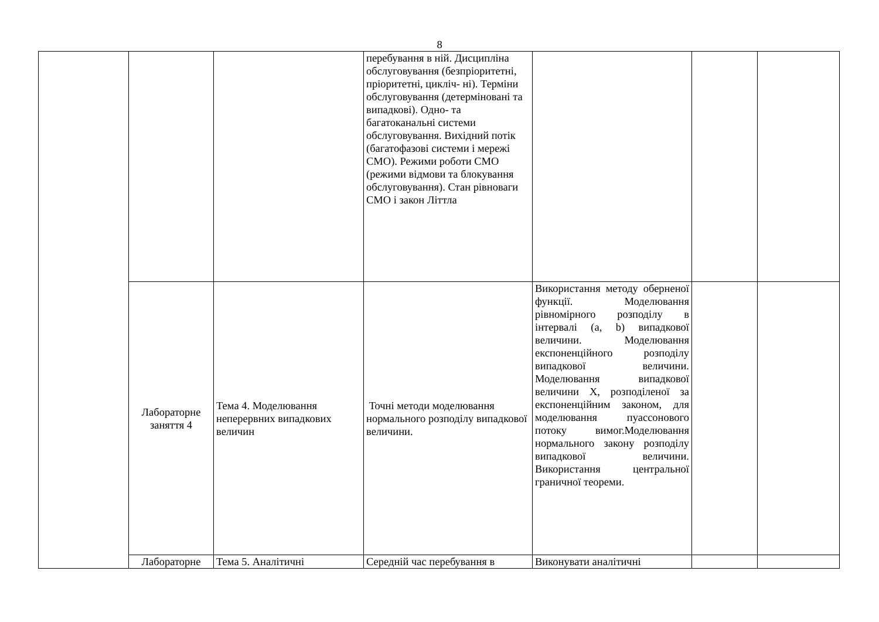8
| | | | перебування в ній. Дисципліна обслуговування (безпріоритетні, пріоритетні, цикліч- ні). Терміни обслуговування (детерміновані та випадкові). Одно- та багатоканальні системи обслуговування. Вихідний потік (багатофазові системи і мережі СМО). Режими роботи СМО (режими відмови та блокування обслуговування). Стан рівноваги СМО і закон Літтла | | | |
| | Лабораторне заняття 4 | Тема 4. Моделювання неперервних випадкових величин | Точні методи моделювання нормального розподілу випадкової величини. | Використання методу оберненої функції. Моделювання рівномірного розподілу в інтервалі (a, b) випадкової величини. Моделювання експоненційного розподілу випадкової величини. Моделювання випадкової величини X, розподіленої за експоненційним законом, для моделювання пуассонового потоку вимог.Моделювання нормального закону розподілу випадкової величини. Використання центральної граничної теореми. | | |
| | Лабораторне | Тема 5. Аналітичні | Середній час перебування в | Виконувати аналітичні | | |